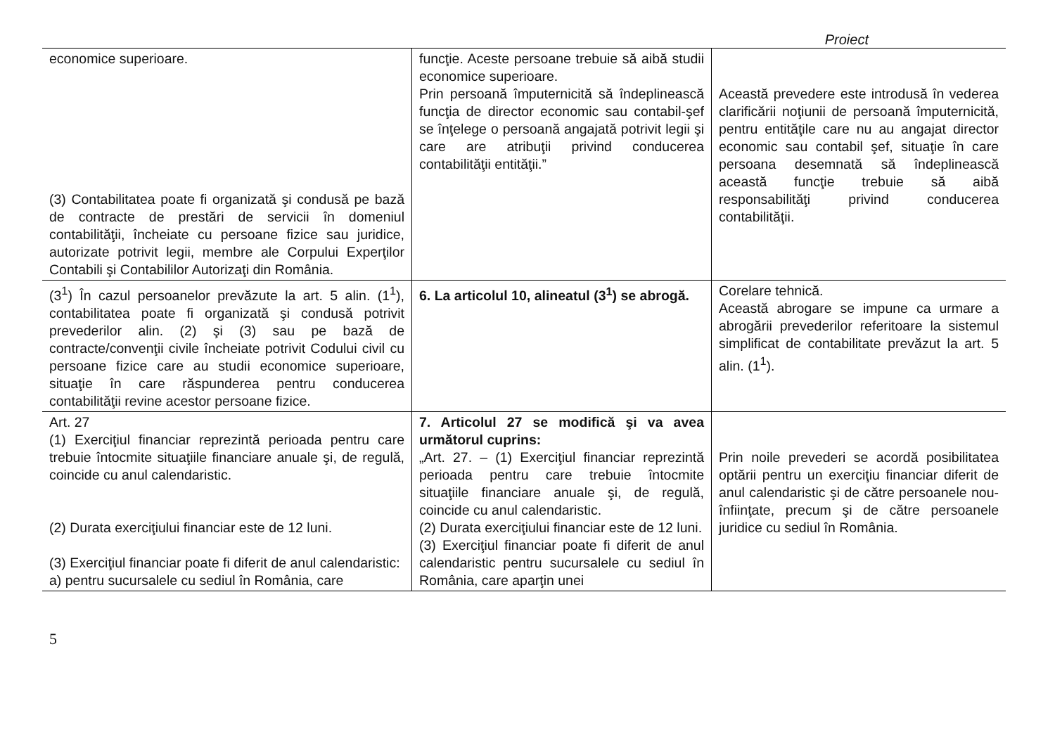Proiect
| economice superioare. (3) Contabilitatea poate fi organizată şi condusă pe bază de contracte de prestări de servicii în domeniul contabilităţii, încheiate cu persoane fizice sau juridice, autorizate potrivit legii, membre ale Corpului Experţilor Contabili şi Contabililor Autorizaţi din România. | funcţie. Aceste persoane trebuie să aibă studii economice superioare. Prin persoană împuternicită să îndeplinească funcţia de director economic sau contabil-şef se înţelege o persoană angajată potrivit legii şi care are atribuţii privind conducerea contabilităţii entităţii.” | Această prevedere este introdusă în vederea clarificării noţiunii de persoană împuternicită, pentru entităţile care nu au angajat director economic sau contabil şef, situaţie în care persoana desemnată să îndeplinească această funcţie trebuie să aibă responsabilităţi privind conducerea contabilităţii. |
| (3<sup>1</sup>) În cazul persoanelor prevăzute la art. 5 alin. (1<sup>1</sup>), contabilitatea poate fi organizată şi condusă potrivit prevederilor alin. (2) şi (3) sau pe bază de contracte/convenţii civile încheiate potrivit Codului civil cu persoane fizice care au studii economice superioare, situaţie în care răspunderea pentru conducerea contabilităţii revine acestor persoane fizice. | 6. La articolul 10, alineatul (3<sup>1</sup>) se abrogă. | Corelare tehnică. Această abrogare se impune ca urmare a abrogării prevederilor referitoare la sistemul simplificat de contabilitate prevăzut la art. 5 alin. (1<sup>1</sup>). |
| Art. 27 (1) Exerciţiul financiar reprezintă perioada pentru care trebuie întocmite situaţiile financiare anuale şi, de regulă, coincide cu anul calendaristic. (2) Durata exerciţiului financiar este de 12 luni. (3) Exerciţiul financiar poate fi diferit de anul calendaristic: a) pentru sucursalele cu sediul în România, care | 7. Articolul 27 se modifică şi va avea următorul cuprins: „Art. 27. – (1) Exerciţiul financiar reprezintă perioada pentru care trebuie întocmite situaţiile financiare anuale şi, de regulă, coincide cu anul calendaristic. (2) Durata exerciţiului financiar este de 12 luni. (3) Exerciţiul financiar poate fi diferit de anul calendaristic pentru sucursalele cu sediul în România, care aparţin unei | Prin noile prevederi se acordă posibilitatea optării pentru un exerciţiu financiar diferit de anul calendaristic şi de către persoanele nou-înfiinţate, precum şi de către persoanele juridice cu sediul în România. |
5